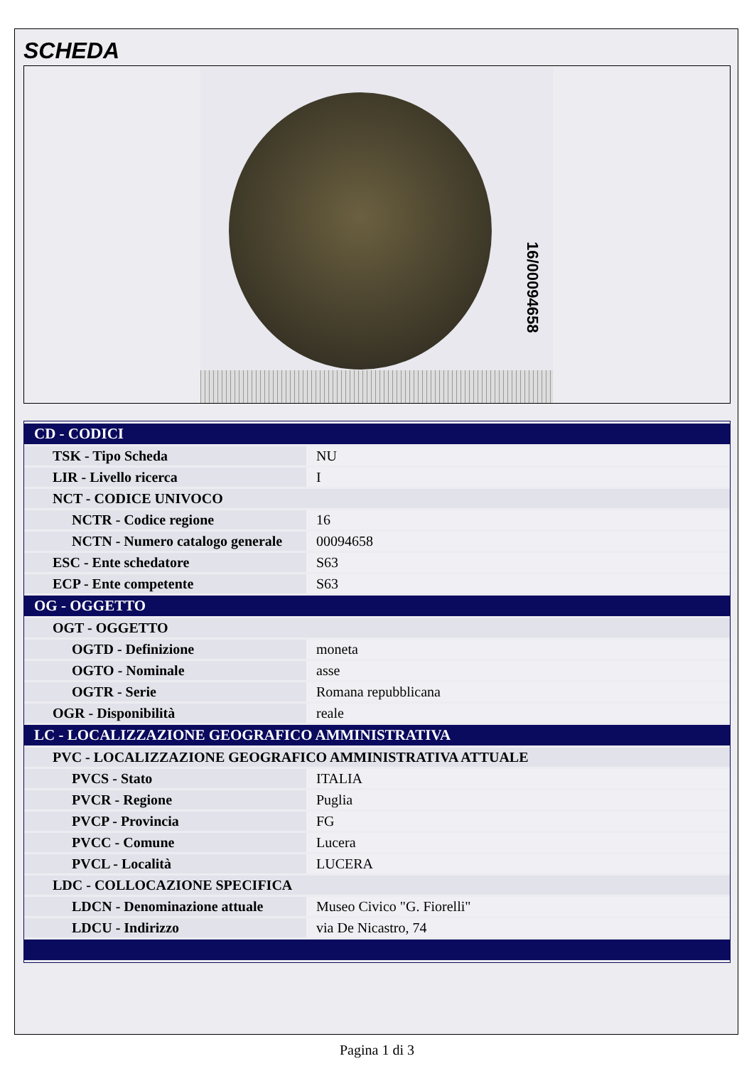SCHEDA
16/00094658
| CD - CODICI | |
| --- | --- |
| TSK - Tipo Scheda | NU |
| LIR - Livello ricerca | I |
| NCT - CODICE UNIVOCO | |
| NCTR - Codice regione | 16 |
| NCTN - Numero catalogo generale | 00094658 |
| ESC - Ente schedatore | S63 |
| ECP - Ente competente | S63 |
| OG - OGGETTO | |
| OGT - OGGETTO | |
| OGTD - Definizione | moneta |
| OGTO - Nominale | asse |
| OGTR - Serie | Romana repubblicana |
| OGR - Disponibilità | reale |
| LC - LOCALIZZAZIONE GEOGRAFICO AMMINISTRATIVA | |
| PVC - LOCALIZZAZIONE GEOGRAFICO AMMINISTRATIVA ATTUALE | |
| PVCS - Stato | ITALIA |
| PVCR - Regione | Puglia |
| PVCP - Provincia | FG |
| PVCC - Comune | Lucera |
| PVCL - Località | LUCERA |
| LDC - COLLOCAZIONE SPECIFICA | |
| LDCN - Denominazione attuale | Museo Civico "G. Fiorelli" |
| LDCU - Indirizzo | via De Nicastro, 74 |
Pagina 1 di 3